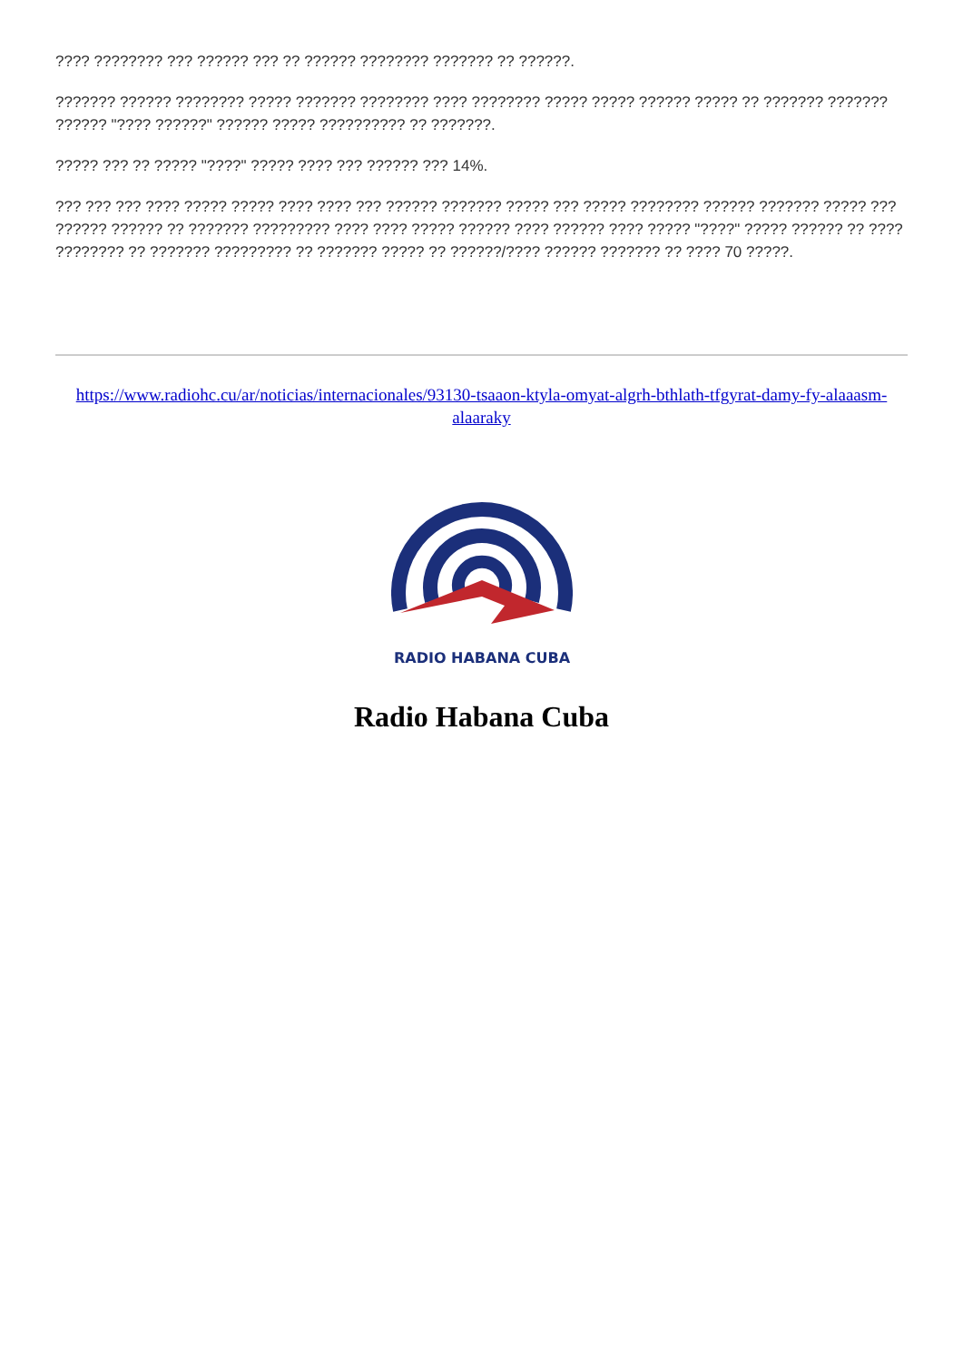???? ???????? ??? ?????? ??? ?? ?????? ???????? ??????? ?? ??????.
??????? ?????? ???????? ????? ??????? ???????? ???? ???????? ????? ????? ?????? ????? ?? ??????? ??????? ?????? "???? ??????" ?????? ????? ?????????? ?? ???????.
????? ??? ?? ????? "????" ????? ???? ??? ?????? ??? 14%.
??? ??? ??? ???? ????? ????? ???? ???? ??? ?????? ??????? ????? ??? ????? ???????? ?????? ??????? ????? ??? ?????? ?????? ?? ??????? ????????? ???? ???? ????? ?????? ???? ?????? ???? ????? "????" ????? ?????? ?? ???? ???????? ?? ??????? ????????? ?? ??????? ????? ?? ??????/???? ?????? ??????? ?? ???? 70 ?????.
https://www.radiohc.cu/ar/noticias/internacionales/93130-tsaaon-ktyla-omyat-algrh-bthlath-tfgyrat-damy-fy-alaaasm-alaaraky
RADIO HABANA CUBA
Radio Habana Cuba